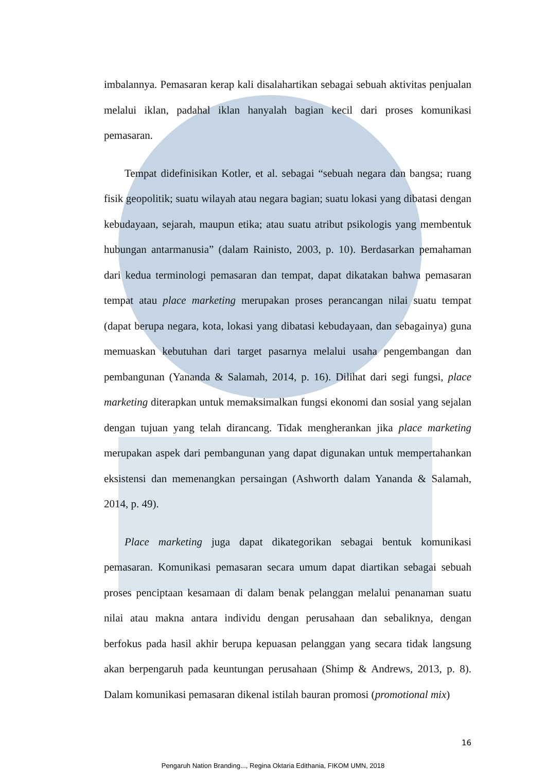imbalannya. Pemasaran kerap kali disalahartikan sebagai sebuah aktivitas penjualan melalui iklan, padahal iklan hanyalah bagian kecil dari proses komunikasi pemasaran.
Tempat didefinisikan Kotler, et al. sebagai “sebuah negara dan bangsa; ruang fisik geopolitik; suatu wilayah atau negara bagian; suatu lokasi yang dibatasi dengan kebudayaan, sejarah, maupun etika; atau suatu atribut psikologis yang membentuk hubungan antarmanusia” (dalam Rainisto, 2003, p. 10). Berdasarkan pemahaman dari kedua terminologi pemasaran dan tempat, dapat dikatakan bahwa pemasaran tempat atau place marketing merupakan proses perancangan nilai suatu tempat (dapat berupa negara, kota, lokasi yang dibatasi kebudayaan, dan sebagainya) guna memuaskan kebutuhan dari target pasarnya melalui usaha pengembangan dan pembangunan (Yananda & Salamah, 2014, p. 16). Dilihat dari segi fungsi, place marketing diterapkan untuk memaksimalkan fungsi ekonomi dan sosial yang sejalan dengan tujuan yang telah dirancang. Tidak mengherankan jika place marketing merupakan aspek dari pembangunan yang dapat digunakan untuk mempertahankan eksistensi dan memenangkan persaingan (Ashworth dalam Yananda & Salamah, 2014, p. 49).
Place marketing juga dapat dikategorikan sebagai bentuk komunikasi pemasaran. Komunikasi pemasaran secara umum dapat diartikan sebagai sebuah proses penciptaan kesamaan di dalam benak pelanggan melalui penanaman suatu nilai atau makna antara individu dengan perusahaan dan sebaliknya, dengan berfokus pada hasil akhir berupa kepuasan pelanggan yang secara tidak langsung akan berpengaruh pada keuntungan perusahaan (Shimp & Andrews, 2013, p. 8). Dalam komunikasi pemasaran dikenal istilah bauran promosi (promotional mix)
16
Pengaruh Nation Branding..., Regina Oktaria Edithania, FIKOM UMN, 2018